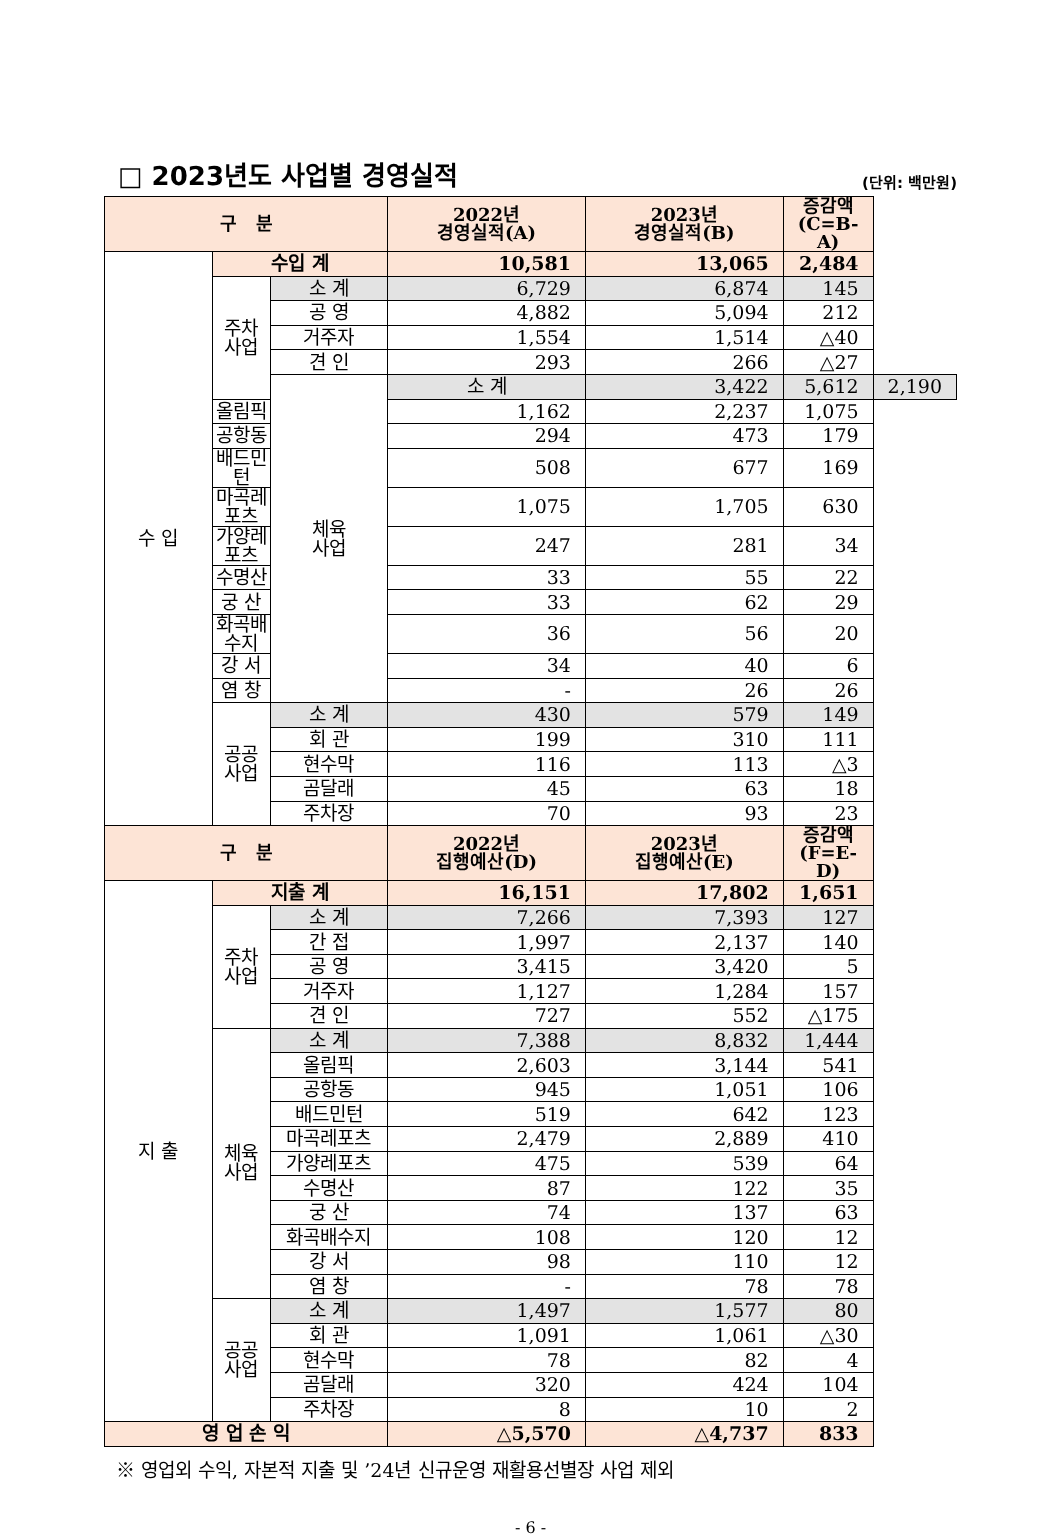□ 2023년도 사업별 경영실적
(단위: 백만원)
| 구 분 | | | 2022년 경영실적(A) | 2023년 경영실적(B) | 증감액 (C=B-A) | |
| --- | --- | --- | --- | --- | --- | --- |
| 수 입 | 수입 계 | | 10,581 | 13,065 | 2,484 | |
| | 주차 사업 | 소 계 | 6,729 | 6,874 | 145 | |
| | | 공 영 | 4,882 | 5,094 | 212 | |
| | | 거주자 | 1,554 | 1,514 | △40 | |
| | | 견 인 | 293 | 266 | △27 | |
| | | 체육 사업 | 소 계 | 3,422 | 5,612 | 2,190 |
| | 올림픽 | | 1,162 | 2,237 | 1,075 | |
| | 공항동 | | 294 | 473 | 179 | |
| | 배드민턴 | | 508 | 677 | 169 | |
| | 마곡레포츠 | | 1,075 | 1,705 | 630 | |
| | 가양레포츠 | | 247 | 281 | 34 | |
| | 수명산 | | 33 | 55 | 22 | |
| | 궁 산 | | 33 | 62 | 29 | |
| | 화곡배수지 | | 36 | 56 | 20 | |
| | 강 서 | | 34 | 40 | 6 | |
| | 염 창 | | - | 26 | 26 | |
| | 공공 사업 | 소 계 | 430 | 579 | 149 | |
| | | 회 관 | 199 | 310 | 111 | |
| | | 현수막 | 116 | 113 | △3 | |
| | | 곰달래 | 45 | 63 | 18 | |
| | | 주차장 | 70 | 93 | 23 | |
| 구 분 | | | 2022년 집행예산(D) | 2023년 집행예산(E) | 증감액 (F=E-D) | |
| 지 출 | 지출 계 | | 16,151 | 17,802 | 1,651 | |
| | 주차 사업 | 소 계 | 7,266 | 7,393 | 127 | |
| | | 간 접 | 1,997 | 2,137 | 140 | |
| | | 공 영 | 3,415 | 3,420 | 5 | |
| | | 거주자 | 1,127 | 1,284 | 157 | |
| | | 견 인 | 727 | 552 | △175 | |
| | 체육 사업 | 소 계 | 7,388 | 8,832 | 1,444 | |
| | | 올림픽 | 2,603 | 3,144 | 541 | |
| | | 공항동 | 945 | 1,051 | 106 | |
| | | 배드민턴 | 519 | 642 | 123 | |
| | | 마곡레포츠 | 2,479 | 2,889 | 410 | |
| | | 가양레포츠 | 475 | 539 | 64 | |
| | | 수명산 | 87 | 122 | 35 | |
| | | 궁 산 | 74 | 137 | 63 | |
| | | 화곡배수지 | 108 | 120 | 12 | |
| | | 강 서 | 98 | 110 | 12 | |
| | | 염 창 | - | 78 | 78 | |
| | 공공 사업 | 소 계 | 1,497 | 1,577 | 80 | |
| | | 회 관 | 1,091 | 1,061 | △30 | |
| | | 현수막 | 78 | 82 | 4 | |
| | | 곰달래 | 320 | 424 | 104 | |
| | | 주차장 | 8 | 10 | 2 | |
| 영 업 손 익 | | | △5,570 | △4,737 | 833 | |
※ 영업외 수익, 자본적 지출 및 ’24년 신규운영 재활용선별장 사업 제외
- 6 -